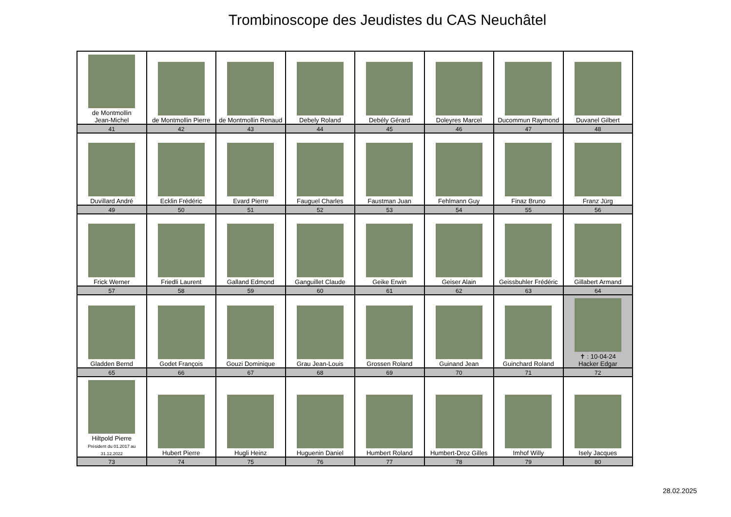Trombinoscope des Jeudistes du CAS Neuchâtel
| de Montmollin Jean-Michel | de Montmollin Pierre | de Montmollin Renaud | Debely Roland | Debély Gérard | Doleyres Marcel | Ducommun Raymond | Duvanel Gilbert |
| 41 | 42 | 43 | 44 | 45 | 46 | 47 | 48 |
| Duvillard André | Ecklin Frédéric | Evard Pierre | Fauguel Charles | Faustman Juan | Fehlmann Guy | Finaz Bruno | Franz Jürg |
| 49 | 50 | 51 | 52 | 53 | 54 | 55 | 56 |
| Frick Werner | Friedli Laurent | Galland Edmond | Ganguillet Claude | Geike Erwin | Geiser Alain | Geissbuhler Frédéric | Gillabert Armand |
| 57 | 58 | 59 | 60 | 61 | 62 | 63 | 64 |
| Gladden Bernd | Godet François | Gouzi Dominique | Grau Jean-Louis | Grossen Roland | Guinand Jean | Guinchard Roland | ✝ : 10-04-24 Hacker Edgar |
| 65 | 66 | 67 | 68 | 69 | 70 | 71 | 72 |
| Hiltpold Pierre Président du 01.2017 au 31.12.2022 | Hubert Pierre | Hugli Heinz | Huguenin Daniel | Humbert Roland | Humbert-Droz Gilles | Imhof Willy | Isely Jacques |
| 73 | 74 | 75 | 76 | 77 | 78 | 79 | 80 |
28.02.2025